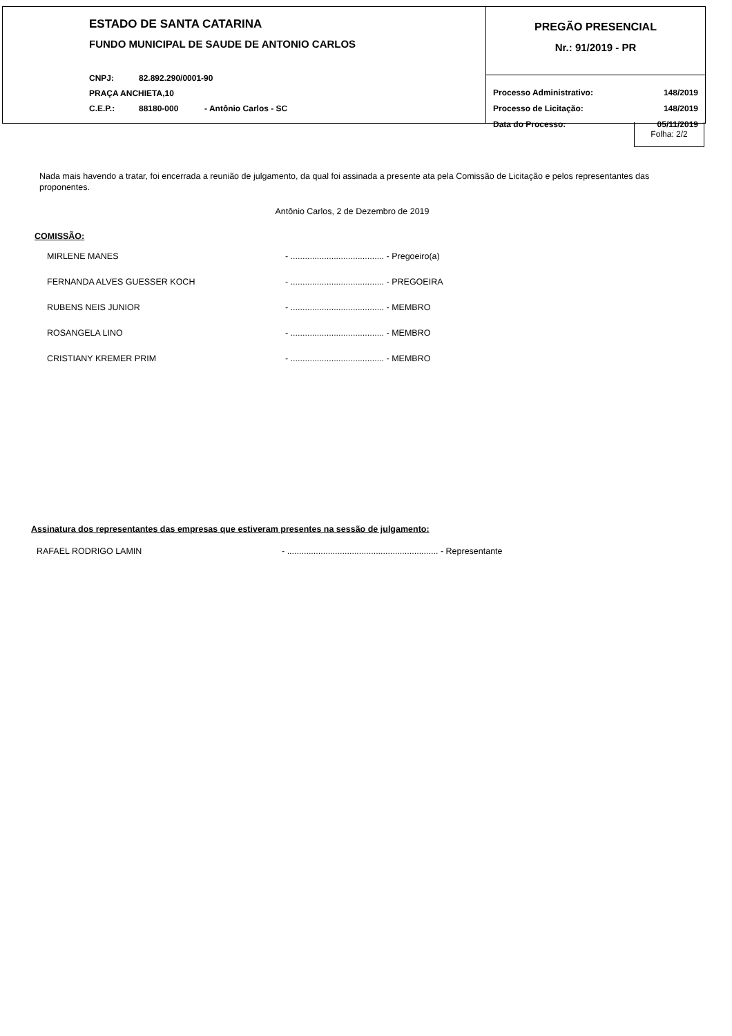ESTADO DE SANTA CATARINA
FUNDO MUNICIPAL DE SAUDE DE ANTONIO CARLOS
CNPJ: 82.892.290/0001-90
PRAÇA ANCHIETA,10
C.E.P.: 88180-000 - Antônio Carlos - SC
PREGÃO PRESENCIAL
Nr.: 91/2019 - PR
Processo Administrativo: 148/2019
Processo de Licitação: 148/2019
Data do Processo: 05/11/2019
Folha: 2/2
Nada mais havendo a tratar, foi encerrada a reunião de julgamento, da qual foi assinada a presente ata pela Comissão de Licitação e pelos representantes das proponentes.
Antônio Carlos, 2 de Dezembro de 2019
COMISSÃO:
MIRLENE MANES - ....................................... - Pregoeiro(a)
FERNANDA ALVES GUESSER KOCH - ....................................... - PREGOEIRA
RUBENS NEIS JUNIOR - ....................................... - MEMBRO
ROSANGELA LINO - ....................................... - MEMBRO
CRISTIANY KREMER PRIM - ....................................... - MEMBRO
Assinatura dos representantes das empresas que estiveram presentes na sessão de julgamento:
RAFAEL RODRIGO LAMIN - ............................................................... - Representante